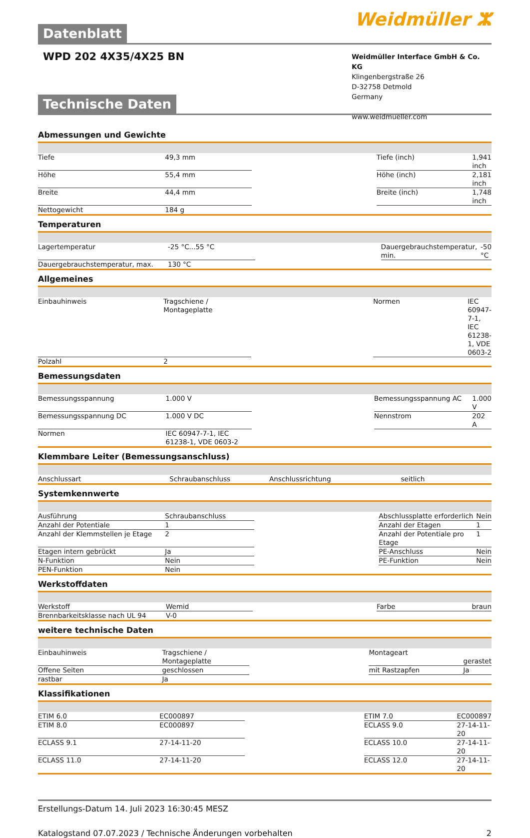Weidmüller ⵣ
Datenblatt
WPD 202 4X35/4X25 BN
Weidmüller Interface GmbH & Co. KG
Klingenbergstraße 26
D-32758 Detmold
Germany
www.weidmueller.com
Technische Daten
Abmessungen und Gewichte
| Tiefe | 49,3 mm | | Tiefe (inch) | 1,941 inch |
| Höhe | 55,4 mm | | Höhe (inch) | 2,181 inch |
| Breite | 44,4 mm | | Breite (inch) | 1,748 inch |
| Nettogewicht | 184 g | | | |
Temperaturen
| Lagertemperatur | -25 °C...55 °C | | Dauergebrauchstemperatur, min. | -50 °C |
| Dauergebrauchstemperatur, max. | 130 °C | | | |
Allgemeines
| Einbauhinweis | Tragschiene / Montageplatte | | Normen | IEC 60947-7-1, IEC 61238-1, VDE 0603-2 |
| Polzahl | 2 | | | |
Bemessungsdaten
| Bemessungsspannung | 1.000 V | | Bemessungsspannung AC | 1.000 V |
| Bemessungsspannung DC | 1.000 V DC | | Nennstrom | 202 A |
| Normen | IEC 60947-7-1, IEC 61238-1, VDE 0603-2 | | | |
Klemmbare Leiter (Bemessungsanschluss)
| Anschlussart | Schraubanschluss | | Anschlussrichtung | seitlich |
Systemkennwerte
| Ausführung | Schraubanschluss | | Abschlussplatte erforderlich | Nein |
| Anzahl der Potentiale | 1 | | Anzahl der Etagen | 1 |
| Anzahl der Klemmstellen je Etage | 2 | | Anzahl der Potentiale pro Etage | 1 |
| Etagen intern gebrückt | Ja | | PE-Anschluss | Nein |
| N-Funktion | Nein | | PE-Funktion | Nein |
| PEN-Funktion | Nein | | | |
Werkstoffdaten
| Werkstoff | Wemid | | Farbe | braun |
| Brennbarkeitsklasse nach UL 94 | V-0 | | | |
weitere technische Daten
| Einbauhinweis | Tragschiene / Montageplatte | | Montageart | gerastet |
| Offene Seiten | geschlossen | | mit Rastzapfen | Ja |
| rastbar | Ja | | | |
Klassifikationen
| ETIM 6.0 | EC000897 | | ETIM 7.0 | EC000897 |
| ETIM 8.0 | EC000897 | | ECLASS 9.0 | 27-14-11-20 |
| ECLASS 9.1 | 27-14-11-20 | | ECLASS 10.0 | 27-14-11-20 |
| ECLASS 11.0 | 27-14-11-20 | | ECLASS 12.0 | 27-14-11-20 |
Erstellungs-Datum 14. Juli 2023 16:30:45 MESZ
Katalogstand 07.07.2023 / Technische Änderungen vorbehalten 2